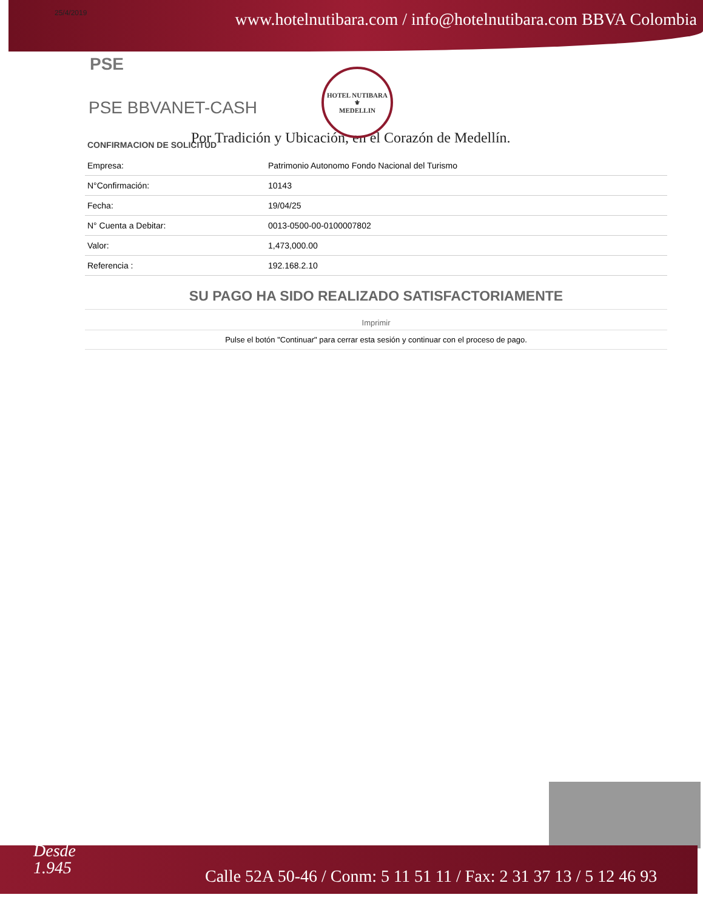25/4/2019 www.hotelnutibara.com / info@hotelnutibara.com BBVA Colombia
HOTEL NUTIBARA
⚜
MEDELLIN
PSE
PSE BBVANET-CASH
Por Tradición y Ubicación, en el Corazón de Medellín.
CONFIRMACION DE SOLICITUD
| Empresa: | Patrimonio Autonomo Fondo Nacional del Turismo |
| N°Confirmación: | 10143 |
| Fecha: | 19/04/25 |
| N° Cuenta a Debitar: | 0013-0500-00-0100007802 |
| Valor: | 1,473,000.00 |
| Referencia : | 192.168.2.10 |
SU PAGO HA SIDO REALIZADO SATISFACTORIAMENTE
Imprimir
Pulse el botón "Continuar" para cerrar esta sesión y continuar con el proceso de pago.
Desde
1.945
Calle 52A 50-46 / Conm: 5 11 51 11 / Fax: 2 31 37 13 / 5 12 46 93